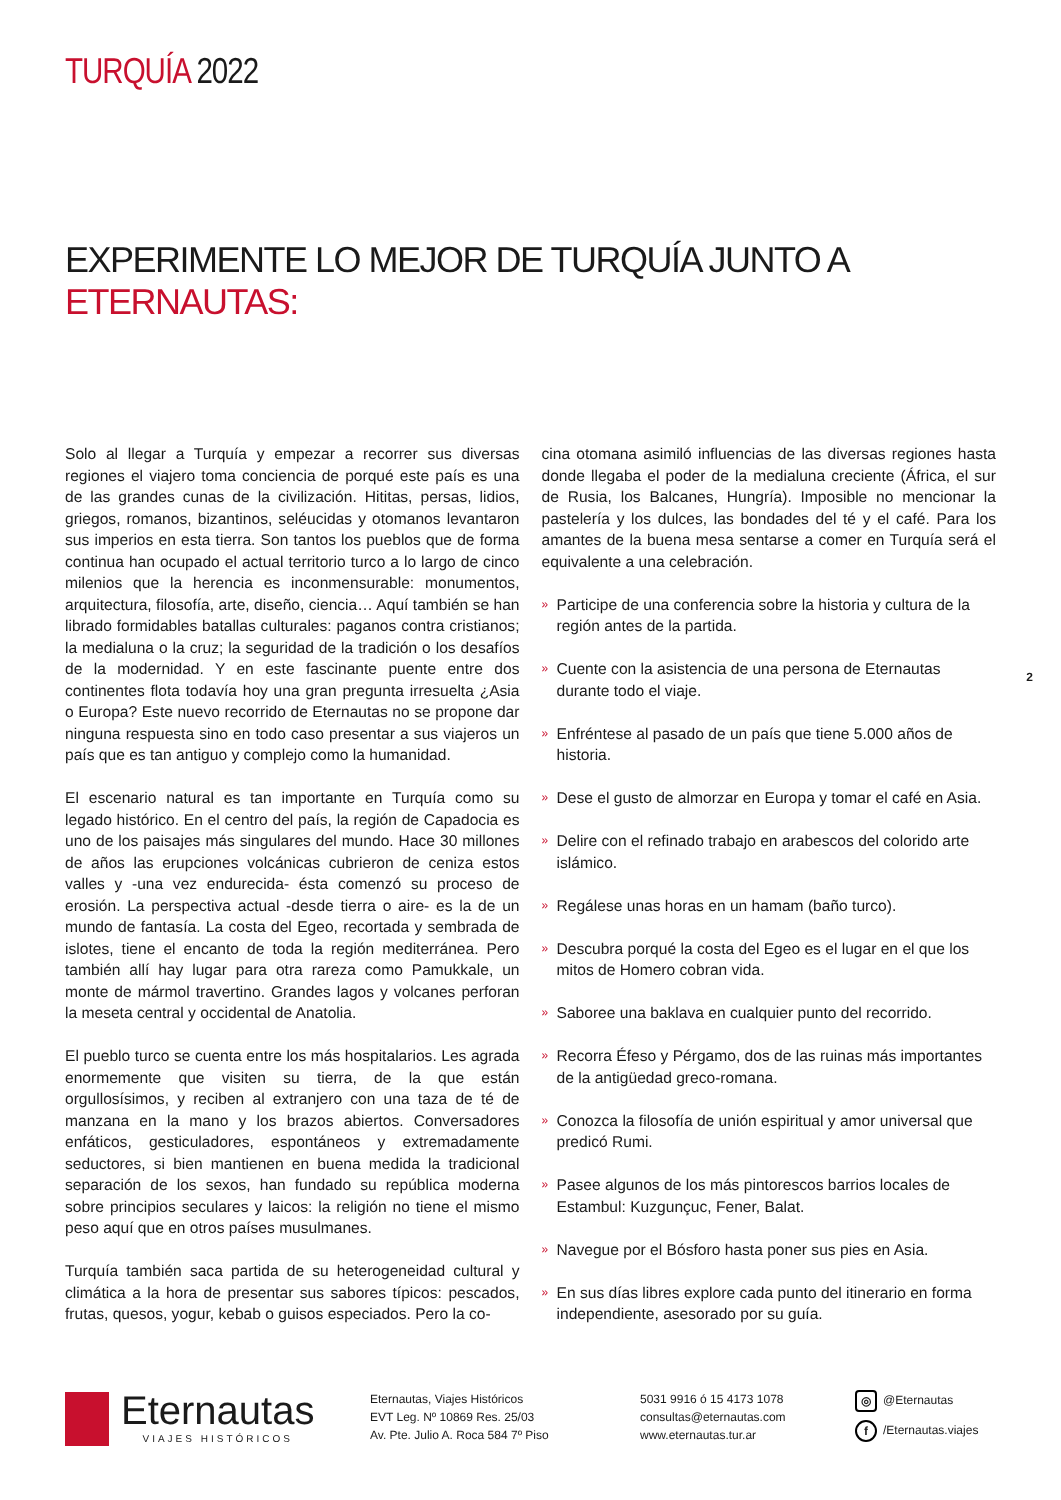TURQUÍA 2022
EXPERIMENTE LO MEJOR DE TURQUÍA JUNTO A ETERNAUTAS:
Solo al llegar a Turquía y empezar a recorrer sus diversas regiones el viajero toma conciencia de porqué este país es una de las grandes cunas de la civilización. Hititas, persas, lidios, griegos, romanos, bizantinos, seléucidas y otomanos levantaron sus imperios en esta tierra. Son tantos los pueblos que de forma continua han ocupado el actual territorio turco a lo largo de cinco milenios que la herencia es inconmensurable: monumentos, arquitectura, filosofía, arte, diseño, ciencia… Aquí también se han librado formidables batallas culturales: paganos contra cristianos; la medialuna o la cruz; la seguridad de la tradición o los desafíos de la modernidad. Y en este fascinante puente entre dos continentes flota todavía hoy una gran pregunta irresuelta ¿Asia o Europa? Este nuevo recorrido de Eternautas no se propone dar ninguna respuesta sino en todo caso presentar a sus viajeros un país que es tan antiguo y complejo como la humanidad.
El escenario natural es tan importante en Turquía como su legado histórico. En el centro del país, la región de Capadocia es uno de los paisajes más singulares del mundo. Hace 30 millones de años las erupciones volcánicas cubrieron de ceniza estos valles y -una vez endurecida- ésta comenzó su proceso de erosión. La perspectiva actual -desde tierra o aire- es la de un mundo de fantasía. La costa del Egeo, recortada y sembrada de islotes, tiene el encanto de toda la región mediterránea. Pero también allí hay lugar para otra rareza como Pamukkale, un monte de mármol travertino. Grandes lagos y volcanes perforan la meseta central y occidental de Anatolia.
El pueblo turco se cuenta entre los más hospitalarios. Les agrada enormemente que visiten su tierra, de la que están orgullosísimos, y reciben al extranjero con una taza de té de manzana en la mano y los brazos abiertos. Conversadores enfáticos, gesticuladores, espontáneos y extremadamente seductores, si bien mantienen en buena medida la tradicional separación de los sexos, han fundado su república moderna sobre principios seculares y laicos: la religión no tiene el mismo peso aquí que en otros países musulmanes.
Turquía también saca partida de su heterogeneidad cultural y climática a la hora de presentar sus sabores típicos: pescados, frutas, quesos, yogur, kebab o guisos especiados. Pero la co-
cina otomana asimiló influencias de las diversas regiones hasta donde llegaba el poder de la medialuna creciente (África, el sur de Rusia, los Balcanes, Hungría). Imposible no mencionar la pastelería y los dulces, las bondades del té y el café. Para los amantes de la buena mesa sentarse a comer en Turquía será el equivalente a una celebración.
» Participe de una conferencia sobre la historia y cultura de la región antes de la partida.
» Cuente con la asistencia de una persona de Eternautas durante todo el viaje.
» Enfréntese al pasado de un país que tiene 5.000 años de historia.
» Dese el gusto de almorzar en Europa y tomar el café en Asia.
» Delire con el refinado trabajo en arabescos del colorido arte islámico.
» Regálese unas horas en un hamam (baño turco).
» Descubra porqué la costa del Egeo es el lugar en el que los mitos de Homero cobran vida.
» Saboree una baklava en cualquier punto del recorrido.
» Recorra Éfeso y Pérgamo, dos de las ruinas más importantes de la antigüedad greco-romana.
» Conozca la filosofía de unión espiritual y amor universal que predicó Rumi.
» Pasee algunos de los más pintorescos barrios locales de Estambul: Kuzgunçuc, Fener, Balat.
» Navegue por el Bósforo hasta poner sus pies en Asia.
» En sus días libres explore cada punto del itinerario en forma independiente, asesorado por su guía.
2
Eternautas
VIAJES HISTÓRICOS
Eternautas, Viajes Históricos
EVT Leg. Nº 10869 Res. 25/03
Av. Pte. Julio A. Roca 584 7º Piso
5031 9916 ó 15 4173 1078
consultas@eternautas.com
www.eternautas.tur.ar
◎ @Eternautas
f /Eternautas.viajes